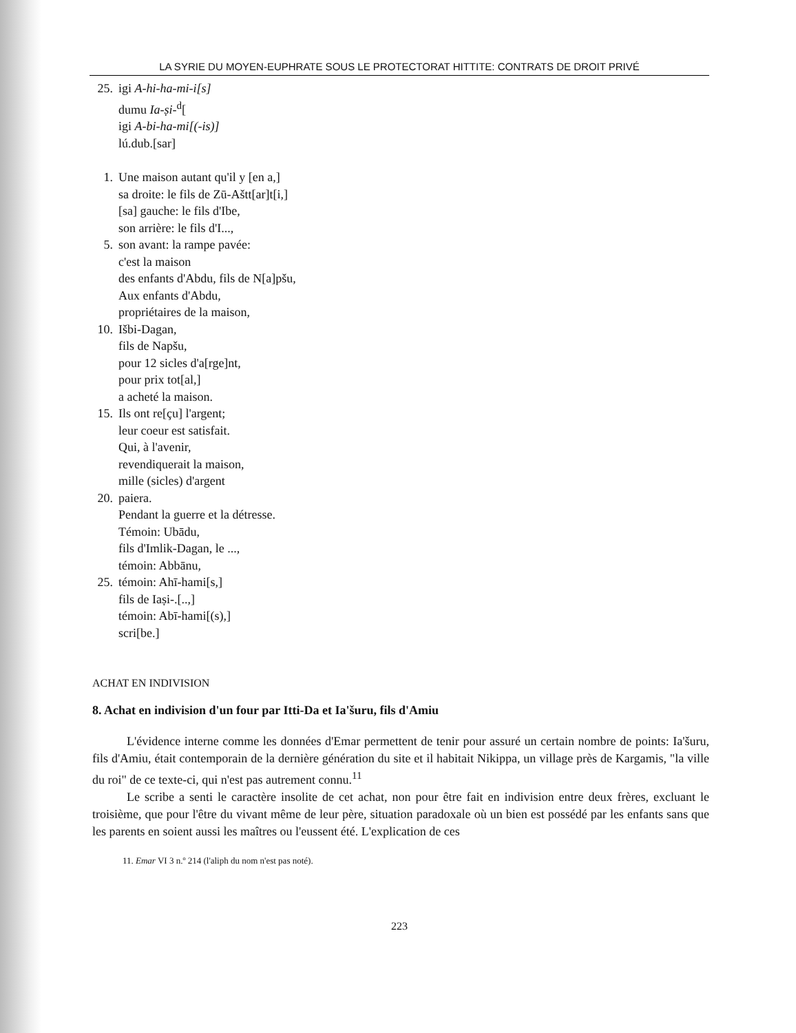LA SYRIE DU MOYEN-EUPHRATE SOUS LE PROTECTORAT HITTITE: CONTRATS DE DROIT PRIVÉ
25. igi A-hi-ha-mi-i[s]
dumu Ia-ṣi-<sup>d</sup>[
igi A-bi-ha-mi[(-is)]
lú.dub.[sar]
1. Une maison autant qu'il y [en a,]
sa droite: le fils de Zū-Aštt[ar]t[i,]
[sa] gauche: le fils d'Ibe,
son arrière: le fils d'I...,
5. son avant: la rampe pavée:
c'est la maison
des enfants d'Abdu, fils de N[a]pšu,
Aux enfants d'Abdu,
propriétaires de la maison,
10. Išbi-Dagan,
fils de Napšu,
pour 12 sicles d'a[rge]nt,
pour prix tot[al,]
a acheté la maison.
15. Ils ont re[çu] l'argent;
leur coeur est satisfait.
Qui, à l'avenir,
revendiquerait la maison,
mille (sicles) d'argent
20. paiera.
Pendant la guerre et la détresse.
Témoin: Ubādu,
fils d'Imlik-Dagan, le ...,
témoin: Abbānu,
25. témoin: Ahī-hami[s,]
fils de Iaṣi-.[..,]
témoin: Abī-hami[(s),]
scri[be.]
ACHAT EN INDIVISION
8. Achat en indivision d'un four par Itti-Da et Ia'šuru, fils d'Amiu
L'évidence interne comme les données d'Emar permettent de tenir pour assuré un certain nombre de points: Ia'šuru, fils d'Amiu, était contemporain de la dernière génération du site et il habitait Nikippa, un village près de Kargamis, "la ville du roi" de ce texte-ci, qui n'est pas autrement connu.<sup>11</sup>
Le scribe a senti le caractère insolite de cet achat, non pour être fait en indivision entre deux frères, excluant le troisième, que pour l'être du vivant même de leur père, situation paradoxale où un bien est possédé par les enfants sans que les parents en soient aussi les maîtres ou l'eussent été. L'explication de ces
11. Emar VI 3 n.º 214 (l'aliph du nom n'est pas noté).
223